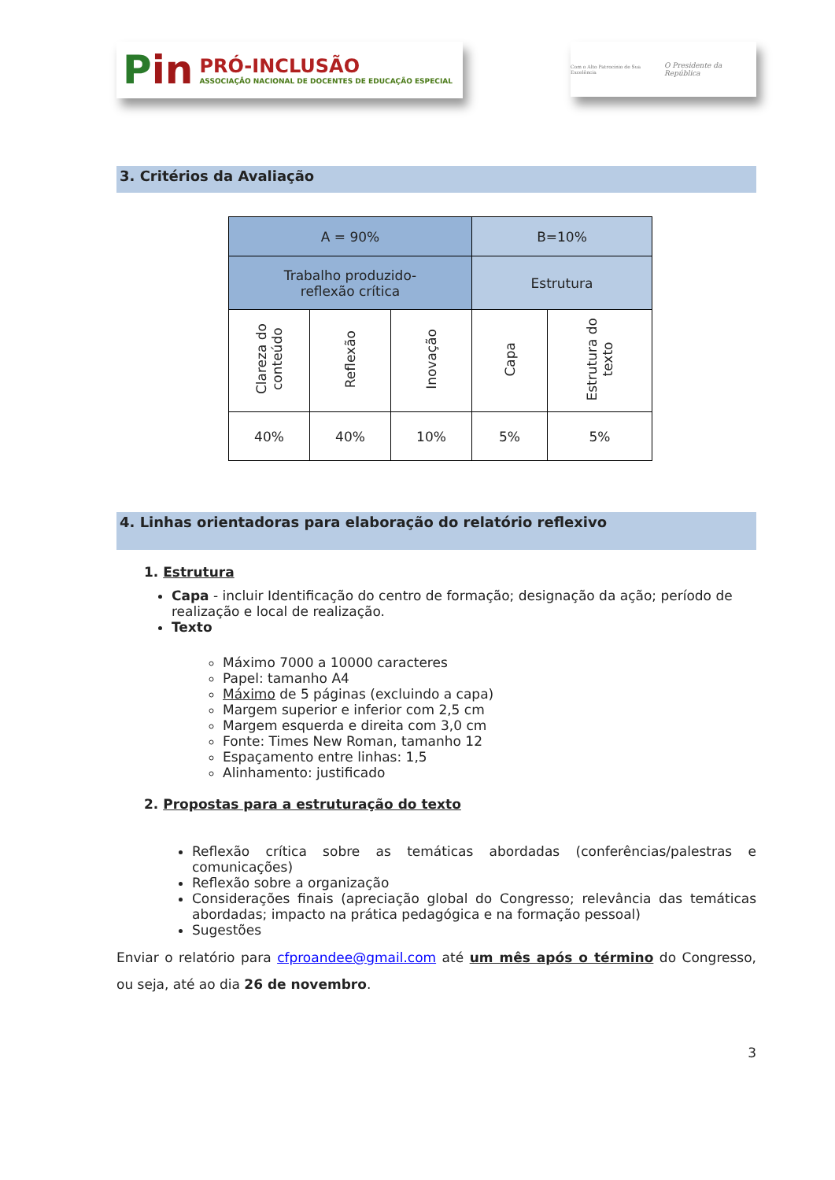Pin
PRÓ-INCLUSÃO
ASSOCIAÇÃO NACIONAL DE DOCENTES DE EDUCAÇÃO ESPECIAL
Com o Alto Patrocínio de Sua Excelência
O Presidente da República
3. Critérios da Avaliação
| A = 90% | | | B=10% | |
| Trabalho produzido- reflexão crítica | | | Estrutura | |
| Clareza do conteúdo | Reflexão | Inovação | Capa | Estrutura do texto |
| 40% | 40% | 10% | 5% | 5% |
4. Linhas orientadoras para elaboração do relatório reflexivo
1. Estrutura
Capa - incluir Identificação do centro de formação; designação da ação; período de realização e local de realização.
Texto
Máximo 7000 a 10000 caracteres
Papel: tamanho A4
Máximo de 5 páginas (excluindo a capa)
Margem superior e inferior com 2,5 cm
Margem esquerda e direita com 3,0 cm
Fonte: Times New Roman, tamanho 12
Espaçamento entre linhas: 1,5
Alinhamento: justificado
2. Propostas para a estruturação do texto
Reflexão crítica sobre as temáticas abordadas (conferências/palestras e comunicações)
Reflexão sobre a organização
Considerações finais (apreciação global do Congresso; relevância das temáticas abordadas; impacto na prática pedagógica e na formação pessoal)
Sugestões
Enviar o relatório para cfproandee@gmail.com até um mês após o término do Congresso, ou seja, até ao dia 26 de novembro.
3